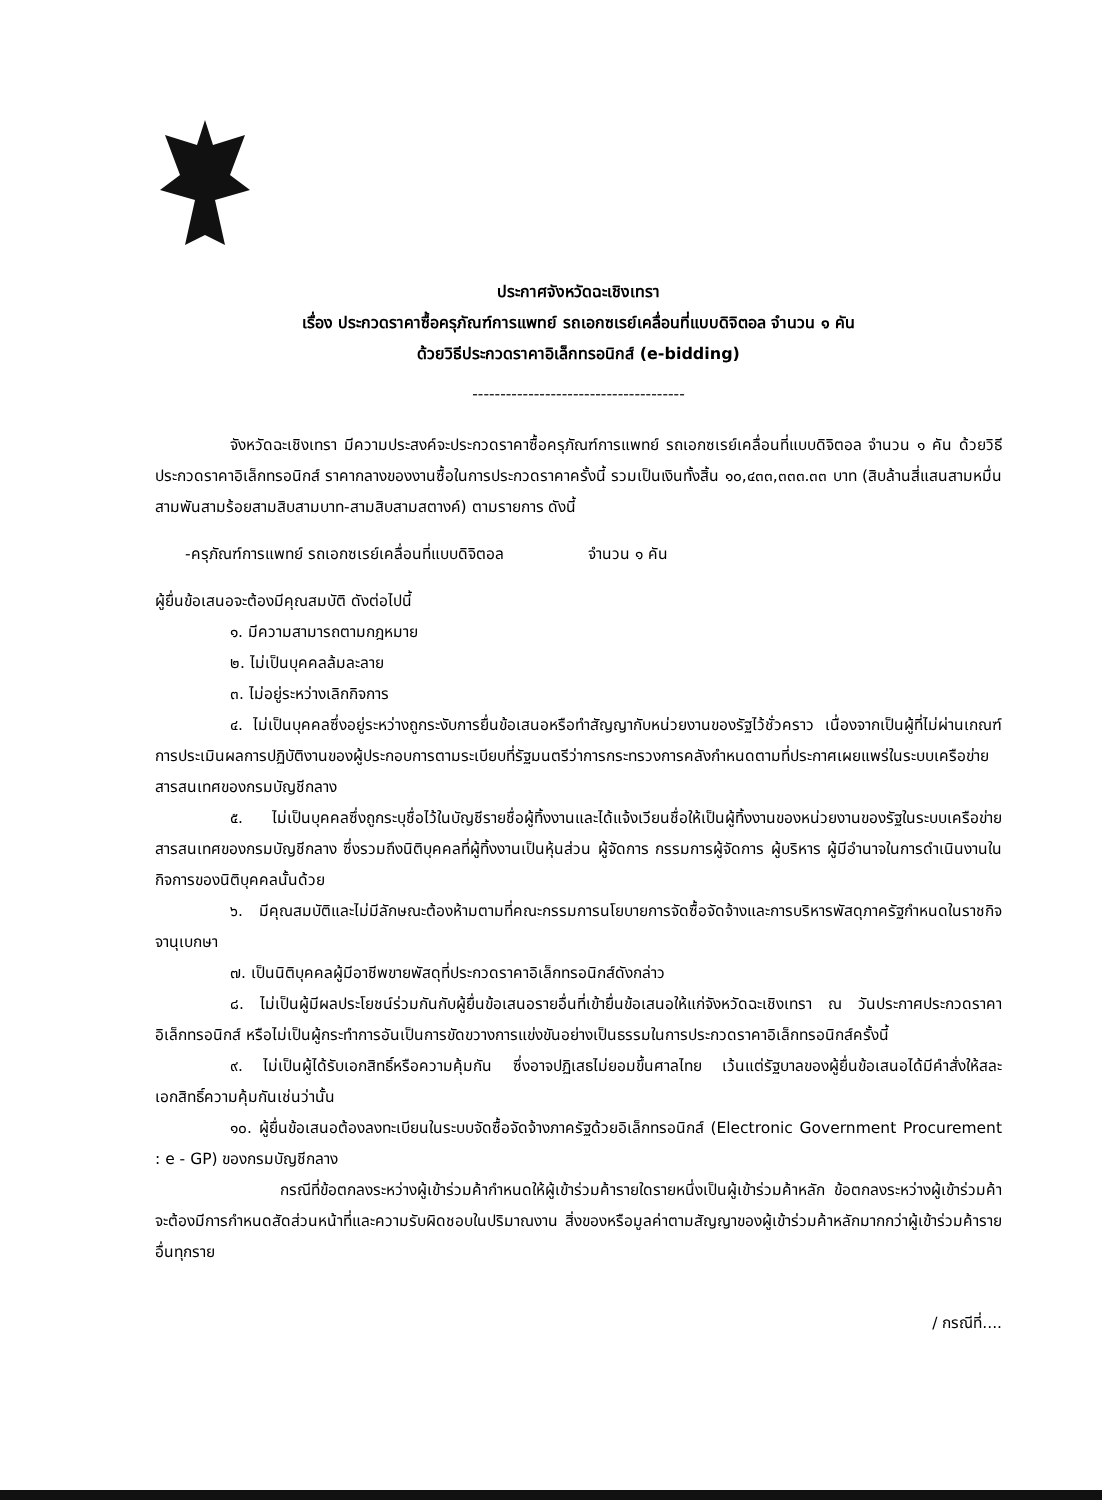ประกาศจังหวัดฉะเชิงเทรา
เรื่อง ประกวดราคาซื้อครุภัณฑ์การแพทย์ รถเอกซเรย์เคลื่อนที่แบบดิจิตอล จำนวน ๑ คัน
ด้วยวิธีประกวดราคาอิเล็กทรอนิกส์ (e-bidding)
--------------------------------------
จังหวัดฉะเชิงเทรา มีความประสงค์จะประกวดราคาซื้อครุภัณฑ์การแพทย์ รถเอกซเรย์เคลื่อนที่แบบดิจิตอล จำนวน ๑ คัน ด้วยวิธีประกวดราคาอิเล็กทรอนิกส์ ราคากลางของงานซื้อในการประกวดราคาครั้งนี้ รวมเป็นเงินทั้งสิ้น ๑๐,๔๓๓,๓๓๓.๓๓ บาท (สิบล้านสี่แสนสามหมื่นสามพันสามร้อยสามสิบสามบาท-สามสิบสามสตางค์) ตามรายการ ดังนี้
-ครุภัณฑ์การแพทย์ รถเอกซเรย์เคลื่อนที่แบบดิจิตอล จำนวน ๑ คัน
ผู้ยื่นข้อเสนอจะต้องมีคุณสมบัติ ดังต่อไปนี้
๑. มีความสามารถตามกฎหมาย
๒. ไม่เป็นบุคคลล้มละลาย
๓. ไม่อยู่ระหว่างเลิกกิจการ
๔. ไม่เป็นบุคคลซึ่งอยู่ระหว่างถูกระงับการยื่นข้อเสนอหรือทำสัญญากับหน่วยงานของรัฐไว้ชั่วคราว เนื่องจากเป็นผู้ที่ไม่ผ่านเกณฑ์การประเมินผลการปฏิบัติงานของผู้ประกอบการตามระเบียบที่รัฐมนตรีว่าการกระทรวงการคลังกำหนดตามที่ประกาศเผยแพร่ในระบบเครือข่ายสารสนเทศของกรมบัญชีกลาง
๕. ไม่เป็นบุคคลซึ่งถูกระบุชื่อไว้ในบัญชีรายชื่อผู้ทิ้งงานและได้แจ้งเวียนชื่อให้เป็นผู้ทิ้งงานของหน่วยงานของรัฐในระบบเครือข่ายสารสนเทศของกรมบัญชีกลาง ซึ่งรวมถึงนิติบุคคลที่ผู้ทิ้งงานเป็นหุ้นส่วน ผู้จัดการ กรรมการผู้จัดการ ผู้บริหาร ผู้มีอำนาจในการดำเนินงานในกิจการของนิติบุคคลนั้นด้วย
๖. มีคุณสมบัติและไม่มีลักษณะต้องห้ามตามที่คณะกรรมการนโยบายการจัดซื้อจัดจ้างและการบริหารพัสดุภาครัฐกำหนดในราชกิจจานุเบกษา
๗. เป็นนิติบุคคลผู้มีอาชีพขายพัสดุที่ประกวดราคาอิเล็กทรอนิกส์ดังกล่าว
๘. ไม่เป็นผู้มีผลประโยชน์ร่วมกันกับผู้ยื่นข้อเสนอรายอื่นที่เข้ายื่นข้อเสนอให้แก่จังหวัดฉะเชิงเทรา ณ วันประกาศประกวดราคาอิเล็กทรอนิกส์ หรือไม่เป็นผู้กระทำการอันเป็นการขัดขวางการแข่งขันอย่างเป็นธรรมในการประกวดราคาอิเล็กทรอนิกส์ครั้งนี้
๙. ไม่เป็นผู้ได้รับเอกสิทธิ์หรือความคุ้มกัน ซึ่งอาจปฏิเสธไม่ยอมขึ้นศาลไทย เว้นแต่รัฐบาลของผู้ยื่นข้อเสนอได้มีคำสั่งให้สละเอกสิทธิ์ความคุ้มกันเช่นว่านั้น
๑๐. ผู้ยื่นข้อเสนอต้องลงทะเบียนในระบบจัดซื้อจัดจ้างภาครัฐด้วยอิเล็กทรอนิกส์ (Electronic Government Procurement : e - GP) ของกรมบัญชีกลาง
กรณีที่ข้อตกลงระหว่างผู้เข้าร่วมค้ากำหนดให้ผู้เข้าร่วมค้ารายใดรายหนึ่งเป็นผู้เข้าร่วมค้าหลัก ข้อตกลงระหว่างผู้เข้าร่วมค้าจะต้องมีการกำหนดสัดส่วนหน้าที่และความรับผิดชอบในปริมาณงาน สิ่งของหรือมูลค่าตามสัญญาของผู้เข้าร่วมค้าหลักมากกว่าผู้เข้าร่วมค้ารายอื่นทุกราย
/ กรณีที่....